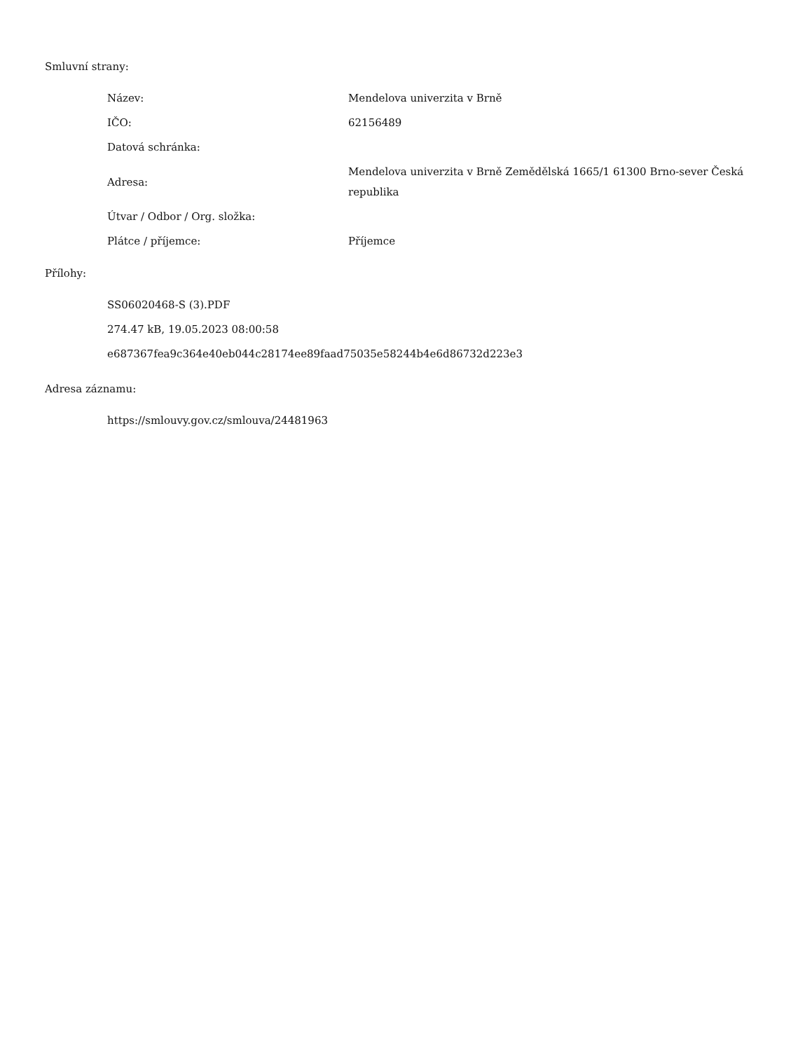Smluvní strany:
| Název: | Mendelova univerzita v Brně |
| IČO: | 62156489 |
| Datová schránka: | |
| Adresa: | Mendelova univerzita v Brně Zemědělská 1665/1 61300 Brno-sever Česká republika |
| Útvar / Odbor / Org. složka: | |
| Plátce / příjemce: | Příjemce |
Přílohy:
SS06020468-S (3).PDF
274.47 kB, 19.05.2023 08:00:58
e687367fea9c364e40eb044c28174ee89faad75035e58244b4e6d86732d223e3
Adresa záznamu:
https://smlouvy.gov.cz/smlouva/24481963